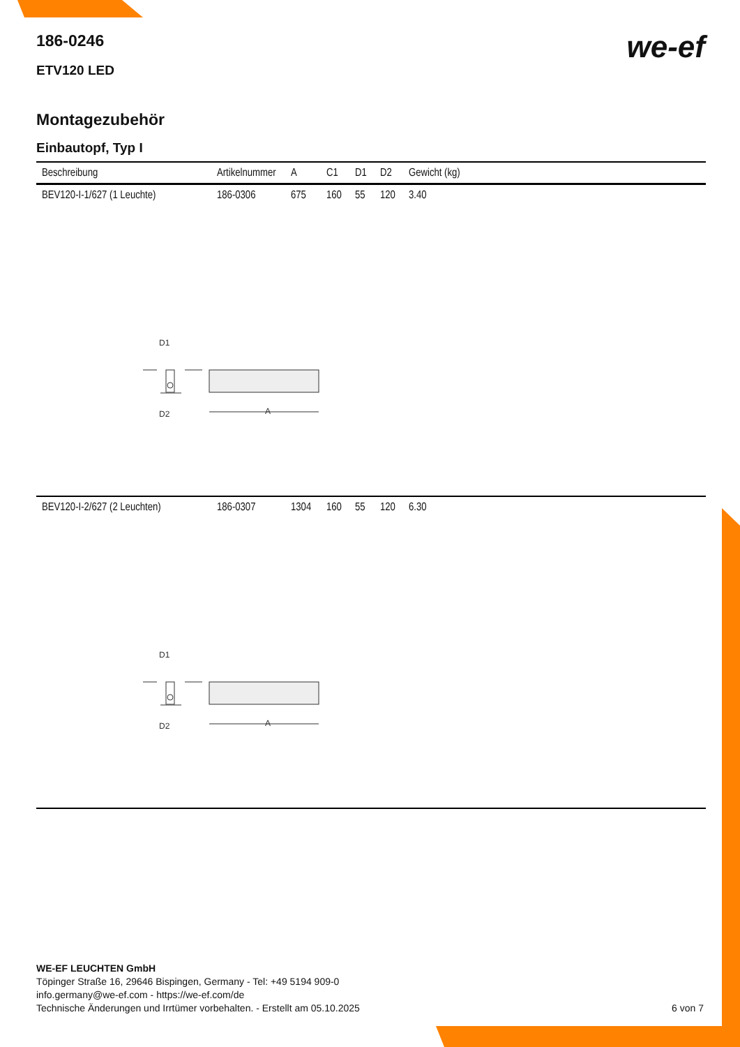we-ef
186-0246
ETV120 LED
Montagezubehör
Einbautopf, Typ I
| Beschreibung | Artikelnummer | A | C1 | D1 | D2 | Gewicht (kg) |
| --- | --- | --- | --- | --- | --- | --- |
| BEV120-I-1/627 (1 Leuchte) | 186-0306 | 675 | 160 | 55 | 120 | 3.40 |
| D1 D2 A | | | | | | |
| BEV120-I-2/627 (2 Leuchten) | 186-0307 | 1304 | 160 | 55 | 120 | 6.30 |
| D1 D2 A | | | | | | |
WE-EF LEUCHTEN GmbH
Töpinger Straße 16, 29646 Bispingen, Germany - Tel: +49 5194 909-0
info.germany@we-ef.com - https://we-ef.com/de
Technische Änderungen und Irrtümer vorbehalten. - Erstellt am 05.10.2025
6 von 7